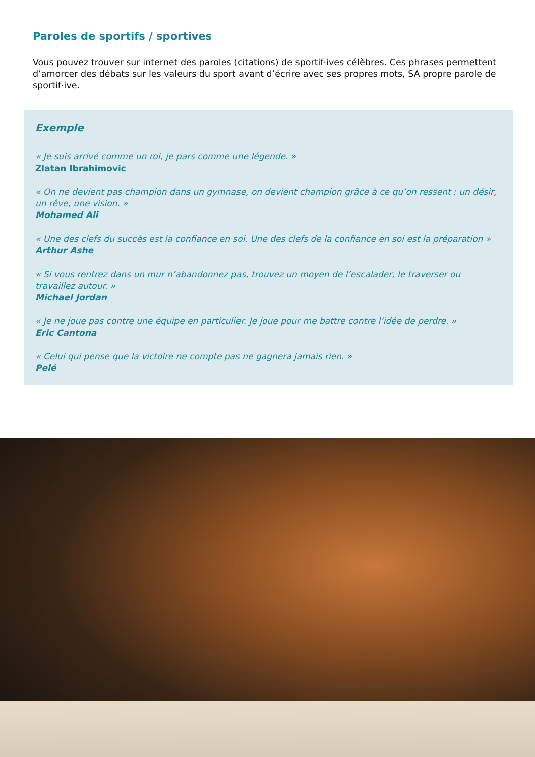Paroles de sportifs / sportives
Vous pouvez trouver sur internet des paroles (citations) de sportif·ives célèbres. Ces phrases permettent d’amorcer des débats sur les valeurs du sport avant d’écrire avec ses propres mots, SA propre parole de sportif·ive.
Exemple
« Je suis arrivé comme un roi, je pars comme une légende. »
Zlatan Ibrahimovic
« On ne devient pas champion dans un gymnase, on devient champion grâce à ce qu’on ressent ; un désir, un rêve, une vision. »
Mohamed Ali
« Une des clefs du succès est la confiance en soi. Une des clefs de la confiance en soi est la préparation »
Arthur Ashe
« Si vous rentrez dans un mur n’abandonnez pas, trouvez un moyen de l’escalader, le traverser ou travaillez autour. »
Michael Jordan
« Je ne joue pas contre une équipe en particulier. Je joue pour me battre contre l’idée de perdre. »
Eric Cantona
« Celui qui pense que la victoire ne compte pas ne gagnera jamais rien. »
Pelé